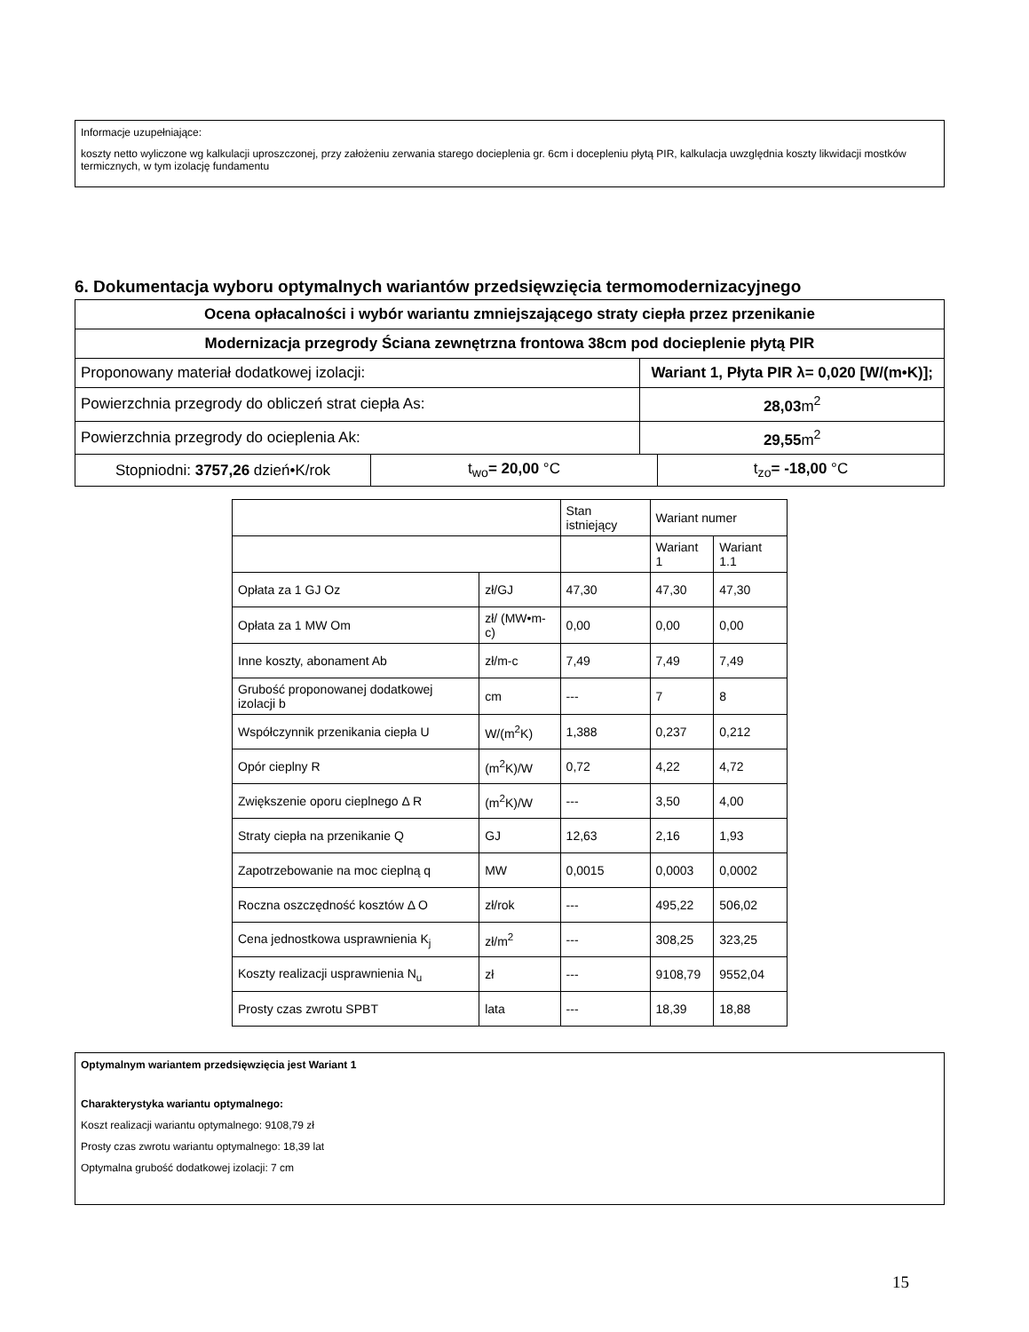Informacje uzupełniające:
koszty netto wyliczone wg kalkulacji uproszczonej, przy założeniu zerwania starego docieplenia gr. 6cm i docepleniu płytą PIR, kalkulacja uwzględnia koszty likwidacji mostków termicznych, w tym izolację fundamentu
6. Dokumentacja wyboru optymalnych wariantów przedsięwzięcia termomodernizacyjnego
| Ocena opłacalności i wybór wariantu zmniejszającego straty ciepła przez przenikanie | | | |
| Modernizacja przegrody Ściana zewnętrzna frontowa 38cm pod docieplenie płytą PIR | | | |
| Proponowany materiał dodatkowej izolacji: | | Wariant 1, Płyta PIR λ= 0,020 [W/(m•K)]; | |
| Powierzchnia przegrody do obliczeń strat ciepła As: | | 28,03 m<sup>2</sup> | |
| Powierzchnia przegrody do ocieplenia Ak: | | 29,55 m<sup>2</sup> | |
| Stopniodni: 3757,26 dzień•K/rok | t<sub>wo</sub> = 20,00 °C | | t<sub>zo</sub> = -18,00 °C |
| | | Stan istniejący | Wariant numer | |
| | | | Wariant 1 | Wariant 1.1 |
| Opłata za 1 GJ Oz | zł/GJ | 47,30 | 47,30 | 47,30 |
| Opłata za 1 MW Om | zł/ (MW•m-c) | 0,00 | 0,00 | 0,00 |
| Inne koszty, abonament Ab | zł/m-c | 7,49 | 7,49 | 7,49 |
| Grubość proponowanej dodatkowej izolacji b | cm | --- | 7 | 8 |
| Współczynnik przenikania ciepła U | W/(m<sup>2</sup>K) | 1,388 | 0,237 | 0,212 |
| Opór cieplny R | (m<sup>2</sup>K)/W | 0,72 | 4,22 | 4,72 |
| Zwiększenie oporu cieplnego Δ R | (m<sup>2</sup>K)/W | --- | 3,50 | 4,00 |
| Straty ciepła na przenikanie Q | GJ | 12,63 | 2,16 | 1,93 |
| Zapotrzebowanie na moc cieplną q | MW | 0,0015 | 0,0003 | 0,0002 |
| Roczna oszczędność kosztów Δ O | zł/rok | --- | 495,22 | 506,02 |
| Cena jednostkowa usprawnienia K<sub>j</sub> | zł/m<sup>2</sup> | --- | 308,25 | 323,25 |
| Koszty realizacji usprawnienia N<sub>u</sub> | zł | --- | 9108,79 | 9552,04 |
| Prosty czas zwrotu SPBT | lata | --- | 18,39 | 18,88 |
Optymalnym wariantem przedsięwzięcia jest Wariant 1
Charakterystyka wariantu optymalnego:
Koszt realizacji wariantu optymalnego: 9108,79 zł
Prosty czas zwrotu wariantu optymalnego: 18,39 lat
Optymalna grubość dodatkowej izolacji: 7 cm
15